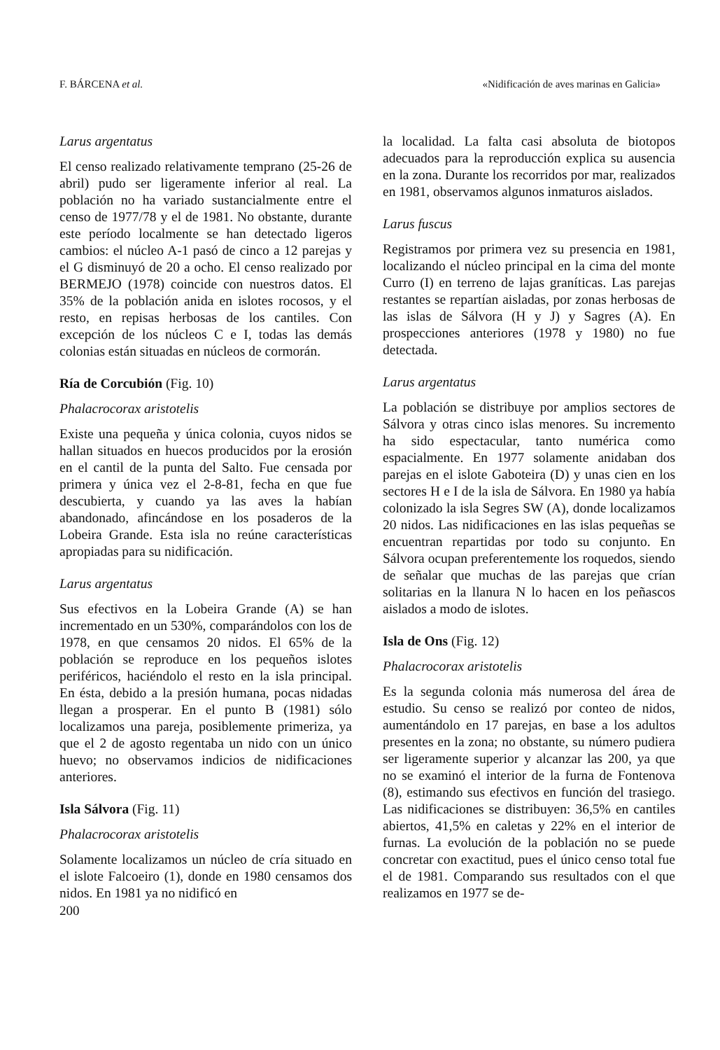F. BÁRCENA et al. «Nidificación de aves marinas en Galicia»
Larus argentatus
El censo realizado relativamente temprano (25-26 de abril) pudo ser ligeramente inferior al real. La población no ha variado sustancialmente entre el censo de 1977/78 y el de 1981. No obstante, durante este período localmente se han detectado ligeros cambios: el núcleo A-1 pasó de cinco a 12 parejas y el G disminuyó de 20 a ocho. El censo realizado por BERMEJO (1978) coincide con nuestros datos. El 35% de la población anida en islotes rocosos, y el resto, en repisas herbosas de los cantiles. Con excepción de los núcleos C e I, todas las demás colonias están situadas en núcleos de cormorán.
Ría de Corcubión (Fig. 10)
Phalacrocorax aristotelis
Existe una pequeña y única colonia, cuyos nidos se hallan situados en huecos producidos por la erosión en el cantil de la punta del Salto. Fue censada por primera y única vez el 2-8-81, fecha en que fue descubierta, y cuando ya las aves la habían abandonado, afincándose en los posaderos de la Lobeira Grande. Esta isla no reúne características apropiadas para su nidificación.
Larus argentatus
Sus efectivos en la Lobeira Grande (A) se han incrementado en un 530%, comparándolos con los de 1978, en que censamos 20 nidos. El 65% de la población se reproduce en los pequeños islotes periféricos, haciéndolo el resto en la isla principal. En ésta, debido a la presión humana, pocas nidadas llegan a prosperar. En el punto B (1981) sólo localizamos una pareja, posiblemente primeriza, ya que el 2 de agosto regentaba un nido con un único huevo; no observamos indicios de nidificaciones anteriores.
Isla Sálvora (Fig. 11)
Phalacrocorax aristotelis
Solamente localizamos un núcleo de cría situado en el islote Falcoeiro (1), donde en 1980 censamos dos nidos. En 1981 ya no nidificó en
la localidad. La falta casi absoluta de biotopos adecuados para la reproducción explica su ausencia en la zona. Durante los recorridos por mar, realizados en 1981, observamos algunos inmaturos aislados.
Larus fuscus
Registramos por primera vez su presencia en 1981, localizando el núcleo principal en la cima del monte Curro (I) en terreno de lajas graníticas. Las parejas restantes se repartían aisladas, por zonas herbosas de las islas de Sálvora (H y J) y Sagres (A). En prospecciones anteriores (1978 y 1980) no fue detectada.
Larus argentatus
La población se distribuye por amplios sectores de Sálvora y otras cinco islas menores. Su incremento ha sido espectacular, tanto numérica como espacialmente. En 1977 solamente anidaban dos parejas en el islote Gaboteira (D) y unas cien en los sectores H e I de la isla de Sálvora. En 1980 ya había colonizado la isla Segres SW (A), donde localizamos 20 nidos. Las nidificaciones en las islas pequeñas se encuentran repartidas por todo su conjunto. En Sálvora ocupan preferentemente los roquedos, siendo de señalar que muchas de las parejas que crían solitarias en la llanura N lo hacen en los peñascos aislados a modo de islotes.
Isla de Ons (Fig. 12)
Phalacrocorax aristotelis
Es la segunda colonia más numerosa del área de estudio. Su censo se realizó por conteo de nidos, aumentándolo en 17 parejas, en base a los adultos presentes en la zona; no obstante, su número pudiera ser ligeramente superior y alcanzar las 200, ya que no se examinó el interior de la furna de Fontenova (8), estimando sus efectivos en función del trasiego. Las nidificaciones se distribuyen: 36,5% en cantiles abiertos, 41,5% en caletas y 22% en el interior de furnas. La evolución de la población no se puede concretar con exactitud, pues el único censo total fue el de 1981. Comparando sus resultados con el que realizamos en 1977 se de-
200